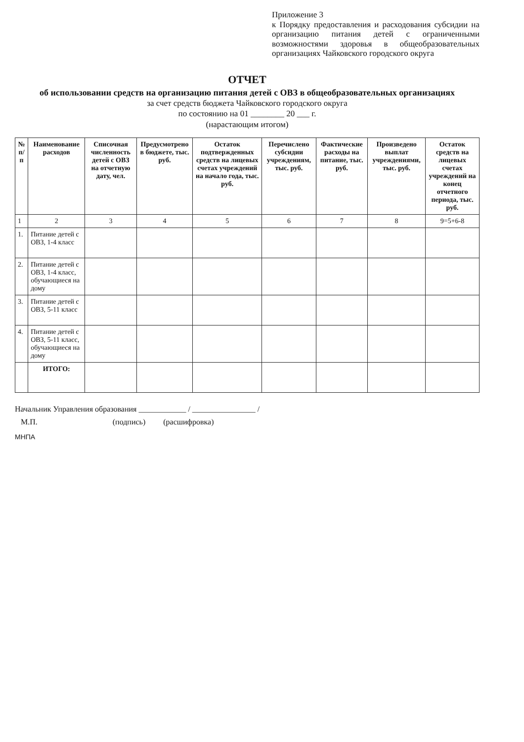Приложение 3
к Порядку предоставления и расходования субсидии на организацию питания детей с ограниченными возможностями здоровья в общеобразовательных организациях Чайковского городского округа
ОТЧЕТ
об использовании средств на организацию питания детей с ОВЗ в общеобразовательных организациях
за счет средств бюджета Чайковского городского округа
по состоянию на 01 ________ 20 ___ г.
(нарастающим итогом)
| № п/п | Наименование расходов | Списочная численность детей с ОВЗ на отчетную дату, чел. | Предусмотрено в бюджете, тыс. руб. | Остаток подтвержденных средств на лицевых счетах учреждений на начало года, тыс. руб. | Перечислено субсидии учреждениям, тыс. руб. | Фактические расходы на питание, тыс. руб. | Произведено выплат учреждениями, тыс. руб. | Остаток средств на лицевых счетах учреждений на конец отчетного периода, тыс. руб. |
| --- | --- | --- | --- | --- | --- | --- | --- | --- |
| 1 | 2 | 3 | 4 | 5 | 6 | 7 | 8 | 9=5+6-8 |
| 1. | Питание детей с ОВЗ, 1-4 класс | | | | | | | |
| 2. | Питание детей с ОВЗ, 1-4 класс, обучающиеся на дому | | | | | | | |
| 3. | Питание детей с ОВЗ, 5-11 класс | | | | | | | |
| 4. | Питание детей с ОВЗ, 5-11 класс, обучающиеся на дому | | | | | | | |
| | ИТОГО: | | | | | | | |
Начальник Управления образования ____________ / ________________ /
М.П. (подпись) (расшифровка)
МНПА